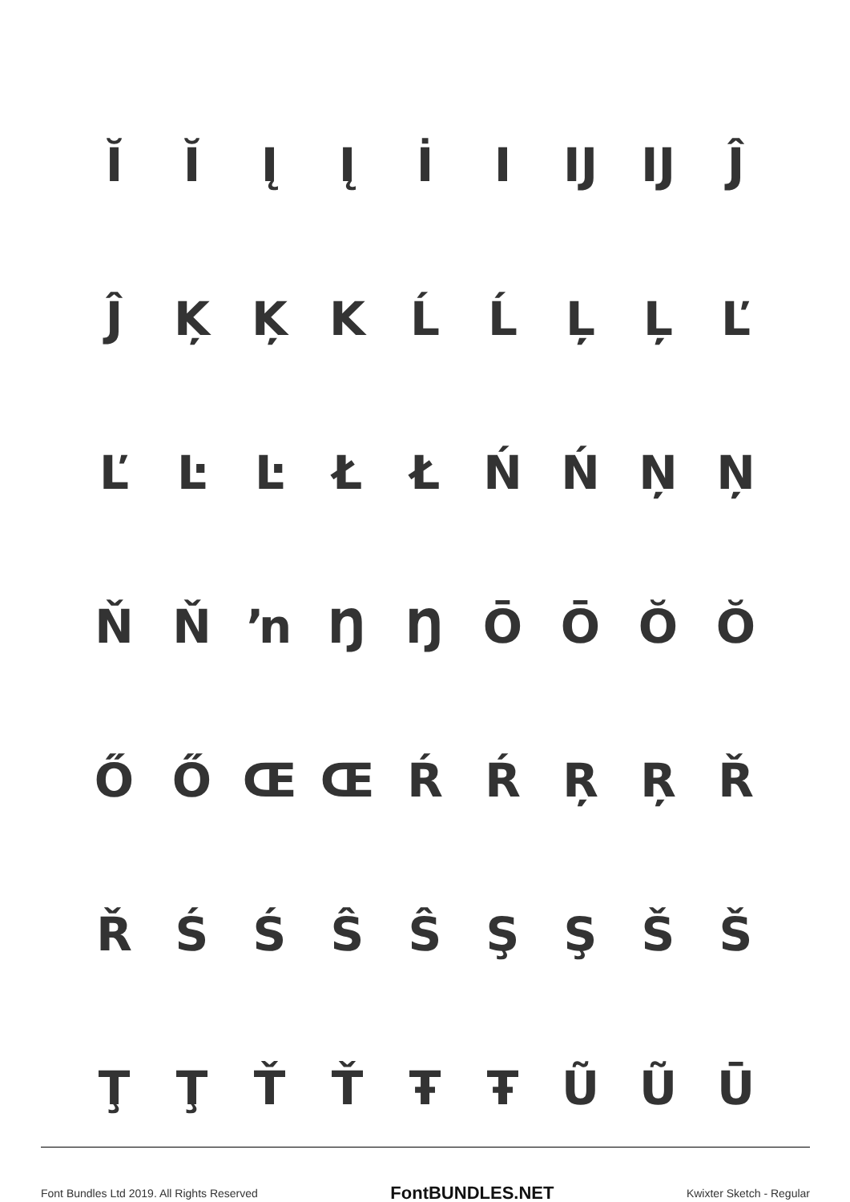Ĭ Ĭ Į Į İ I Ĳ Ĳ Ĵ
Ĵ Ķ Ķ K Ĺ Ĺ Ļ Ļ Ľ
Ľ Ŀ Ŀ Ł Ł Ń Ń Ņ Ņ
Ň Ň ŉ Ŋ Ŋ Ō Ō Ŏ Ŏ
Ő Ő Œ Œ Ŕ Ŕ Ŗ Ŗ Ř
Ř Ś Ś Ŝ Ŝ Ş Ş Š Š
Ţ Ţ Ť Ť Ŧ Ŧ Ũ Ũ Ū
Font Bundles Ltd 2019. All Rights Reserved FontBUNDLES.NET Kwixter Sketch - Regular